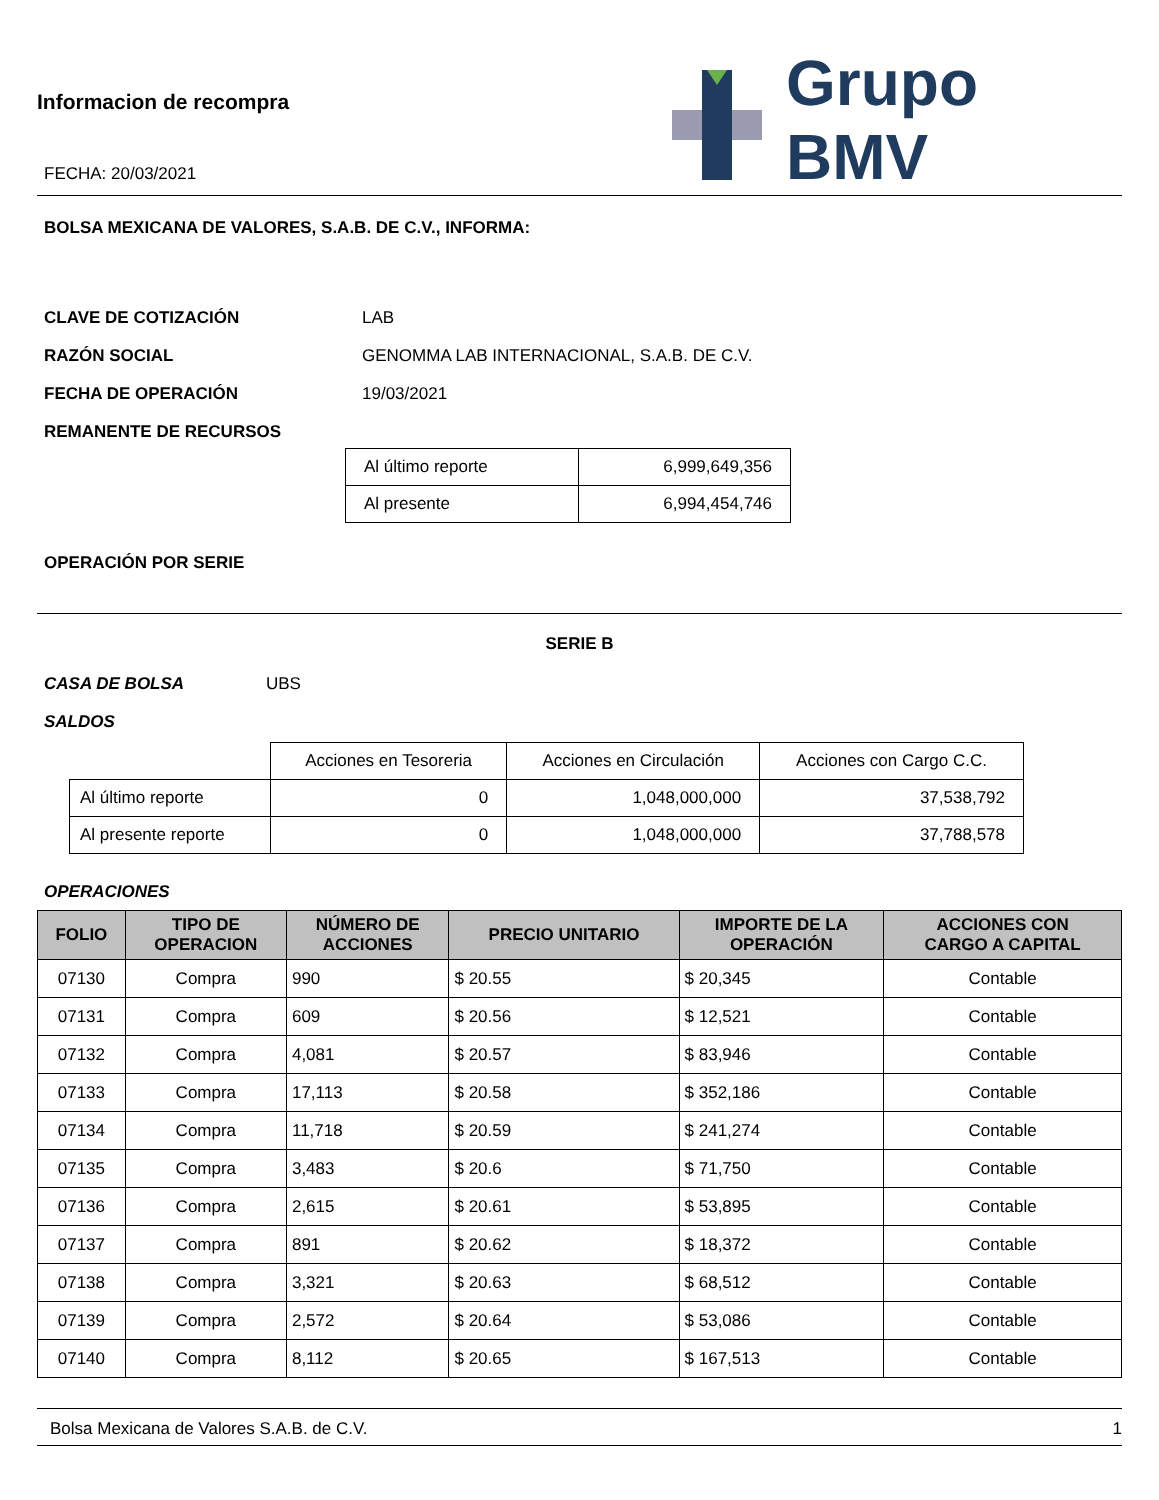Informacion de recompra
FECHA: 20/03/2021
Grupo BMV
BOLSA MEXICANA DE VALORES, S.A.B. DE C.V., INFORMA:
CLAVE DE COTIZACIÓN LAB
RAZÓN SOCIAL GENOMMA LAB INTERNACIONAL, S.A.B. DE C.V.
FECHA DE OPERACIÓN 19/03/2021
REMANENTE DE RECURSOS
| Al último reporte | 6,999,649,356 |
| Al presente | 6,994,454,746 |
OPERACIÓN POR SERIE
SERIE B
CASA DE BOLSA UBS
SALDOS
| | Acciones en Tesoreria | Acciones en Circulación | Acciones con Cargo C.C. |
| Al último reporte | 0 | 1,048,000,000 | 37,538,792 |
| Al presente reporte | 0 | 1,048,000,000 | 37,788,578 |
OPERACIONES
| FOLIO | TIPO DE OPERACION | NÚMERO DE ACCIONES | PRECIO UNITARIO | IMPORTE DE LA OPERACIÓN | ACCIONES CON CARGO A CAPITAL |
| --- | --- | --- | --- | --- | --- |
| 07130 | Compra | 990 | $ 20.55 | $ 20,345 | Contable |
| 07131 | Compra | 609 | $ 20.56 | $ 12,521 | Contable |
| 07132 | Compra | 4,081 | $ 20.57 | $ 83,946 | Contable |
| 07133 | Compra | 17,113 | $ 20.58 | $ 352,186 | Contable |
| 07134 | Compra | 11,718 | $ 20.59 | $ 241,274 | Contable |
| 07135 | Compra | 3,483 | $ 20.6 | $ 71,750 | Contable |
| 07136 | Compra | 2,615 | $ 20.61 | $ 53,895 | Contable |
| 07137 | Compra | 891 | $ 20.62 | $ 18,372 | Contable |
| 07138 | Compra | 3,321 | $ 20.63 | $ 68,512 | Contable |
| 07139 | Compra | 2,572 | $ 20.64 | $ 53,086 | Contable |
| 07140 | Compra | 8,112 | $ 20.65 | $ 167,513 | Contable |
Bolsa Mexicana de Valores S.A.B. de C.V. 1